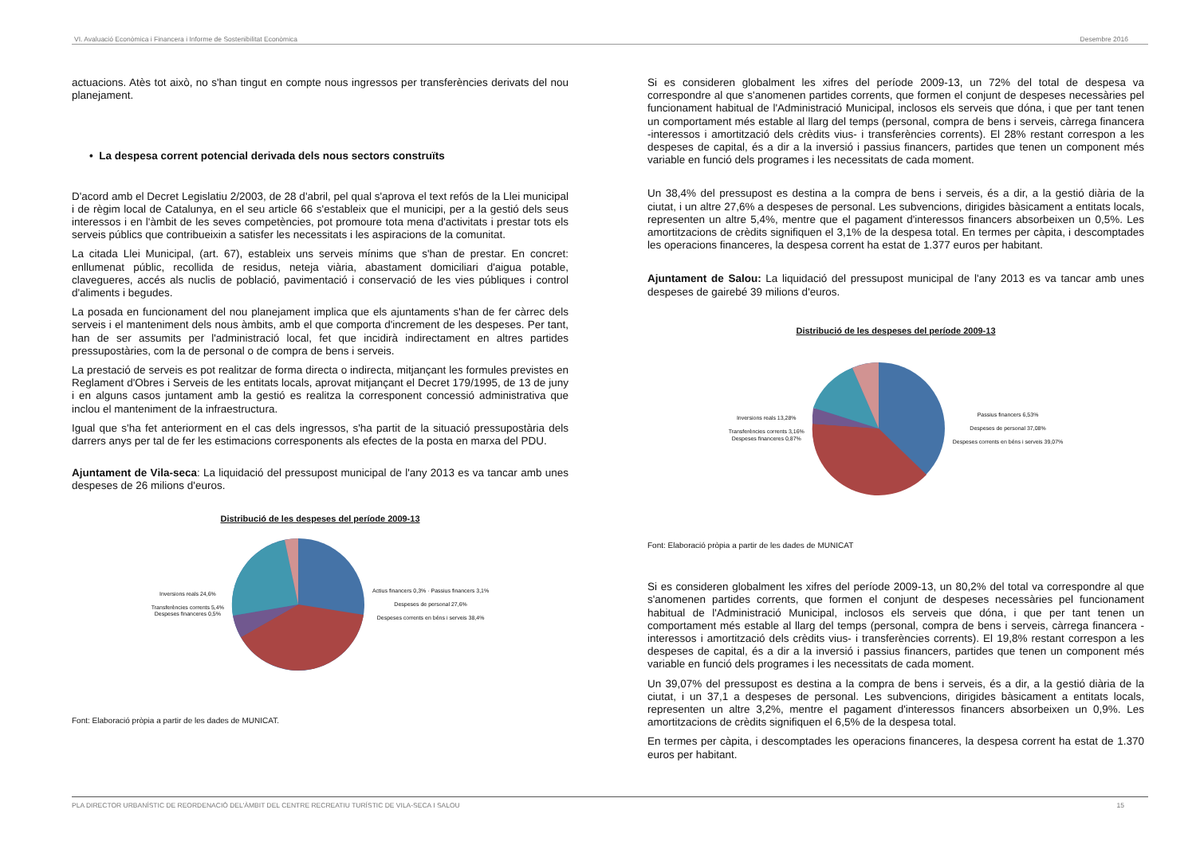VI. Avaluació Econòmica i Financera i Informe de Sostenibilitat Econòmica Desembre 2016
actuacions. Atès tot això, no s'han tingut en compte nous ingressos per transferències derivats del nou planejament.
• La despesa corrent potencial derivada dels nous sectors construïts
D'acord amb el Decret Legislatiu 2/2003, de 28 d'abril, pel qual s'aprova el text refós de la Llei municipal i de règim local de Catalunya, en el seu article 66 s'estableix que el municipi, per a la gestió dels seus interessos i en l'àmbit de les seves competències, pot promoure tota mena d'activitats i prestar tots els serveis públics que contribueixin a satisfer les necessitats i les aspiracions de la comunitat.
La citada Llei Municipal, (art. 67), estableix uns serveis mínims que s'han de prestar. En concret: enllumenat públic, recollida de residus, neteja viària, abastament domiciliari d'aigua potable, clavegueres, accés als nuclis de població, pavimentació i conservació de les vies públiques i control d'aliments i begudes.
La posada en funcionament del nou planejament implica que els ajuntaments s'han de fer càrrec dels serveis i el manteniment dels nous àmbits, amb el que comporta d'increment de les despeses. Per tant, han de ser assumits per l'administració local, fet que incidirà indirectament en altres partides pressupostàries, com la de personal o de compra de bens i serveis.
La prestació de serveis es pot realitzar de forma directa o indirecta, mitjançant les formules previstes en Reglament d'Obres i Serveis de les entitats locals, aprovat mitjançant el Decret 179/1995, de 13 de juny i en alguns casos juntament amb la gestió es realitza la corresponent concessió administrativa que inclou el manteniment de la infraestructura.
Igual que s'ha fet anteriorment en el cas dels ingressos, s'ha partit de la situació pressupostària dels darrers anys per tal de fer les estimacions corresponents als efectes de la posta en marxa del PDU.
Ajuntament de Vila-seca: La liquidació del pressupost municipal de l'any 2013 es va tancar amb unes despeses de 26 milions d'euros.
Distribució de les despeses del període 2009-13
Inversions reals 24,6%
Transferències corrents 5,4%
Despeses financeres 0,5%
Actius financers 0,3% · Passius financers 3,1%
Despeses de personal 27,6%
Despeses corrents en béns i serveis 38,4%
Font: Elaboració pròpia a partir de les dades de MUNICAT.
Si es consideren globalment les xifres del període 2009-13, un 72% del total de despesa va correspondre al que s'anomenen partides corrents, que formen el conjunt de despeses necessàries pel funcionament habitual de l'Administració Municipal, inclosos els serveis que dóna, i que per tant tenen un comportament més estable al llarg del temps (personal, compra de bens i serveis, càrrega financera -interessos i amortització dels crèdits vius- i transferències corrents). El 28% restant correspon a les despeses de capital, és a dir a la inversió i passius financers, partides que tenen un component més variable en funció dels programes i les necessitats de cada moment.
Un 38,4% del pressupost es destina a la compra de bens i serveis, és a dir, a la gestió diària de la ciutat, i un altre 27,6% a despeses de personal. Les subvencions, dirigides bàsicament a entitats locals, representen un altre 5,4%, mentre que el pagament d'interessos financers absorbeixen un 0,5%. Les amortitzacions de crèdits signifiquen el 3,1% de la despesa total. En termes per càpita, i descomptades les operacions financeres, la despesa corrent ha estat de 1.377 euros per habitant.
Ajuntament de Salou: La liquidació del pressupost municipal de l'any 2013 es va tancar amb unes despeses de gairebé 39 milions d'euros.
Distribució de les despeses del període 2009-13
Inversions reals 13,28%
Transferències corrents 3,16%
Despeses financeres 0,87%
Passius financers 6,53%
Despeses de personal 37,08%
Despeses corrents en béns i serveis 39,07%
Font: Elaboració pròpia a partir de les dades de MUNICAT
Si es consideren globalment les xifres del període 2009-13, un 80,2% del total va correspondre al que s'anomenen partides corrents, que formen el conjunt de despeses necessàries pel funcionament habitual de l'Administració Municipal, inclosos els serveis que dóna, i que per tant tenen un comportament més estable al llarg del temps (personal, compra de bens i serveis, càrrega financera - interessos i amortització dels crèdits vius- i transferències corrents). El 19,8% restant correspon a les despeses de capital, és a dir a la inversió i passius financers, partides que tenen un component més variable en funció dels programes i les necessitats de cada moment.
Un 39,07% del pressupost es destina a la compra de bens i serveis, és a dir, a la gestió diària de la ciutat, i un 37,1 a despeses de personal. Les subvencions, dirigides bàsicament a entitats locals, representen un altre 3,2%, mentre el pagament d'interessos financers absorbeixen un 0,9%. Les amortitzacions de crèdits signifiquen el 6,5% de la despesa total.
En termes per càpita, i descomptades les operacions financeres, la despesa corrent ha estat de 1.370 euros per habitant.
PLA DIRECTOR URBANÍSTIC DE REORDENACIÓ DEL'ÀMBIT DEL CENTRE RECREATIU TURÍSTIC DE VILA-SECA I SALOU 15